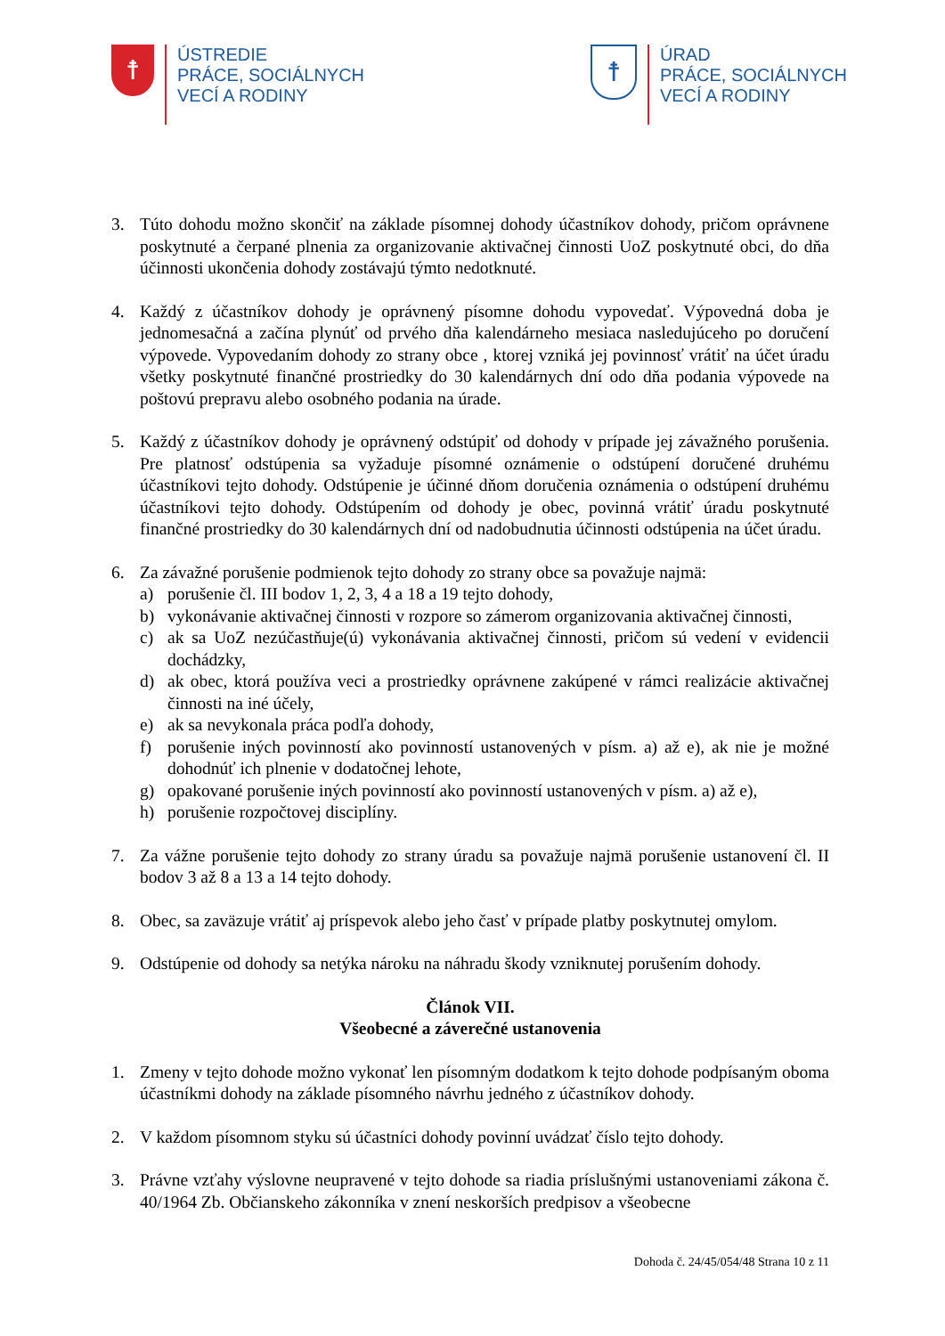☨
ÚSTREDIE
PRÁCE, SOCIÁLNYCH
VECÍ A RODINY
☨
ÚRAD
PRÁCE, SOCIÁLNYCH
VECÍ A RODINY
3. Túto dohodu možno skončiť na základe písomnej dohody účastníkov dohody, pričom oprávnene poskytnuté a čerpané plnenia za organizovanie aktivačnej činnosti UoZ poskytnuté obci, do dňa účinnosti ukončenia dohody zostávajú týmto nedotknuté.
4. Každý z účastníkov dohody je oprávnený písomne dohodu vypovedať. Výpovedná doba je jednomesačná a začína plynúť od prvého dňa kalendárneho mesiaca nasledujúceho po doručení výpovede. Vypovedaním dohody zo strany obce , ktorej vzniká jej povinnosť vrátiť na účet úradu všetky poskytnuté finančné prostriedky do 30 kalendárnych dní odo dňa podania výpovede na poštovú prepravu alebo osobného podania na úrade.
5. Každý z účastníkov dohody je oprávnený odstúpiť od dohody v prípade jej závažného porušenia. Pre platnosť odstúpenia sa vyžaduje písomné oznámenie o odstúpení doručené druhému účastníkovi tejto dohody. Odstúpenie je účinné dňom doručenia oznámenia o odstúpení druhému účastníkovi tejto dohody. Odstúpením od dohody je obec, povinná vrátiť úradu poskytnuté finančné prostriedky do 30 kalendárnych dní od nadobudnutia účinnosti odstúpenia na účet úradu.
6. Za závažné porušenie podmienok tejto dohody zo strany obce sa považuje najmä:
a) porušenie čl. III bodov 1, 2, 3, 4 a 18 a 19 tejto dohody,
b) vykonávanie aktivačnej činnosti v rozpore so zámerom organizovania aktivačnej činnosti,
c) ak sa UoZ nezúčastňuje(ú) vykonávania aktivačnej činnosti, pričom sú vedení v evidencii dochádzky,
d) ak obec, ktorá používa veci a prostriedky oprávnene zakúpené v rámci realizácie aktivačnej činnosti na iné účely,
e) ak sa nevykonala práca podľa dohody,
f) porušenie iných povinností ako povinností ustanovených v písm. a) až e), ak nie je možné dohodnúť ich plnenie v dodatočnej lehote,
g) opakované porušenie iných povinností ako povinností ustanovených v písm. a) až e),
h) porušenie rozpočtovej disciplíny.
7. Za vážne porušenie tejto dohody zo strany úradu sa považuje najmä porušenie ustanovení čl. II bodov 3 až 8 a 13 a 14 tejto dohody.
8. Obec, sa zaväzuje vrátiť aj príspevok alebo jeho časť v prípade platby poskytnutej omylom.
9. Odstúpenie od dohody sa netýka nároku na náhradu škody vzniknutej porušením dohody.
Článok VII.
Všeobecné a záverečné ustanovenia
1. Zmeny v tejto dohode možno vykonať len písomným dodatkom k tejto dohode podpísaným oboma účastníkmi dohody na základe písomného návrhu jedného z účastníkov dohody.
2. V každom písomnom styku sú účastníci dohody povinní uvádzať číslo tejto dohody.
3. Právne vzťahy výslovne neupravené v tejto dohode sa riadia príslušnými ustanoveniami zákona č. 40/1964 Zb. Občianskeho zákonníka v znení neskorších predpisov a všeobecne
Dohoda č. 24/45/054/48 Strana 10 z 11